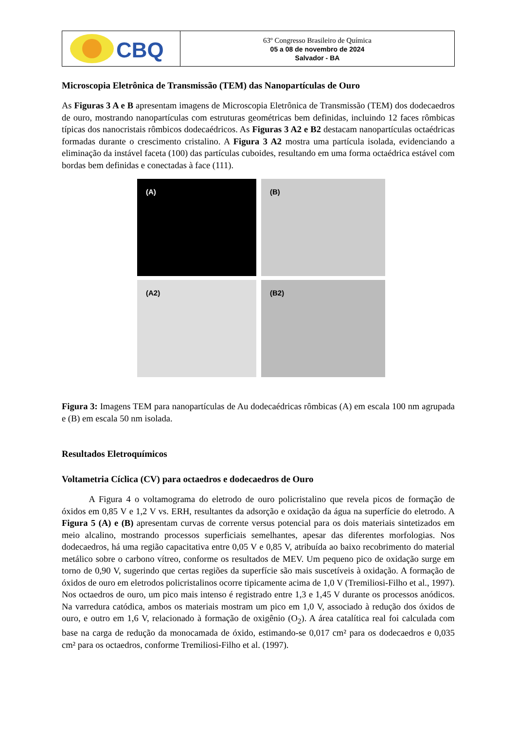CBQ
63º Congresso Brasileiro de Química
05 a 08 de novembro de 2024
Salvador - BA
Microscopia Eletrônica de Transmissão (TEM) das Nanopartículas de Ouro
As Figuras 3 A e B apresentam imagens de Microscopia Eletrônica de Transmissão (TEM) dos dodecaedros de ouro, mostrando nanopartículas com estruturas geométricas bem definidas, incluindo 12 faces rômbicas típicas dos nanocristais rômbicos dodecaédricos. As Figuras 3 A2 e B2 destacam nanopartículas octaédricas formadas durante o crescimento cristalino. A Figura 3 A2 mostra uma partícula isolada, evidenciando a eliminação da instável faceta (100) das partículas cuboides, resultando em uma forma octaédrica estável com bordas bem definidas e conectadas à face (111).
(A)
(B)
(A2)
(B2)
Figura 3: Imagens TEM para nanopartículas de Au dodecaédricas rômbicas (A) em escala 100 nm agrupada e (B) em escala 50 nm isolada.
Resultados Eletroquímicos
Voltametria Cíclica (CV) para octaedros e dodecaedros de Ouro
   A Figura 4 o voltamograma do eletrodo de ouro policristalino que revela picos de formação de óxidos em 0,85 V e 1,2 V vs. ERH, resultantes da adsorção e oxidação da água na superfície do eletrodo. A Figura 5 (A) e (B) apresentam curvas de corrente versus potencial para os dois materiais sintetizados em meio alcalino, mostrando processos superficiais semelhantes, apesar das diferentes morfologias. Nos dodecaedros, há uma região capacitativa entre 0,05 V e 0,85 V, atribuída ao baixo recobrimento do material metálico sobre o carbono vítreo, conforme os resultados de MEV. Um pequeno pico de oxidação surge em torno de 0,90 V, sugerindo que certas regiões da superfície são mais suscetíveis à oxidação. A formação de óxidos de ouro em eletrodos policristalinos ocorre tipicamente acima de 1,0 V (Tremiliosi-Filho et al., 1997). Nos octaedros de ouro, um pico mais intenso é registrado entre 1,3 e 1,45 V durante os processos anódicos. Na varredura catódica, ambos os materiais mostram um pico em 1,0 V, associado à redução dos óxidos de ouro, e outro em 1,6 V, relacionado à formação de oxigênio (O<sub>2</sub>). A área catalítica real foi calculada com base na carga de redução da monocamada de óxido, estimando-se 0,017 cm² para os dodecaedros e 0,035 cm² para os octaedros, conforme Tremiliosi-Filho et al. (1997).